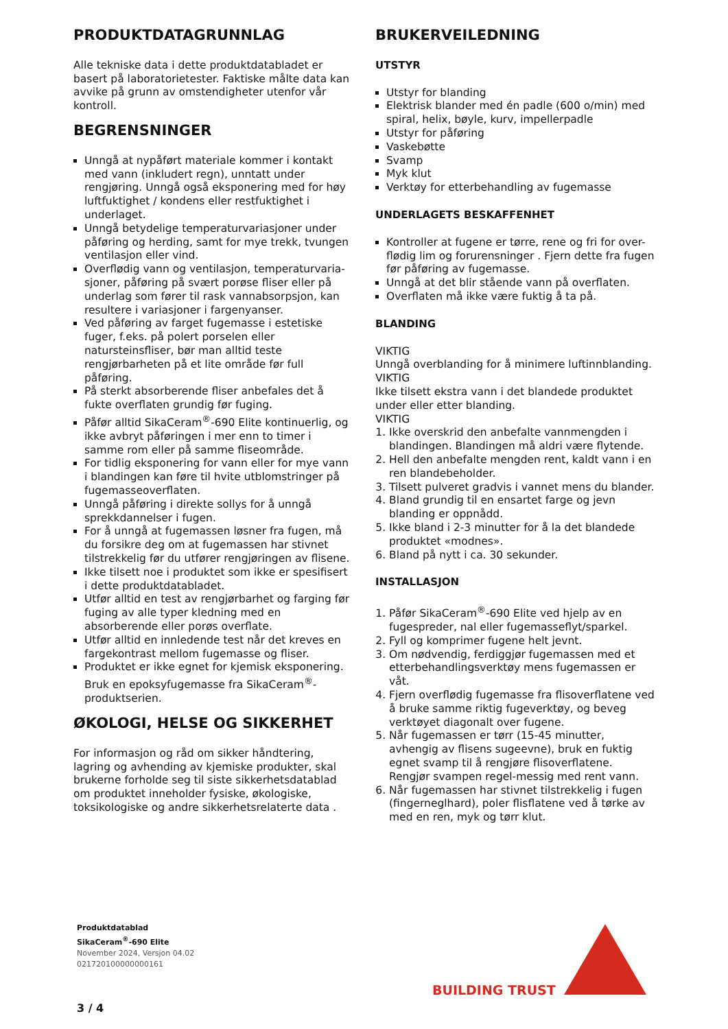PRODUKTDATAGRUNNLAG
Alle tekniske data i dette produktdatabladet er basert på laboratorietester. Faktiske målte data kan avvike på grunn av omstendigheter utenfor vår kontroll.
BEGRENSNINGER
Unngå at nypåført materiale kommer i kontakt med vann (inkludert regn), unntatt under rengjøring. Unngå også eksponering med for høy luftfuktighet / kondens eller restfuktighet i underlaget.
Unngå betydelige temperaturvariasjoner under påføring og herding, samt for mye trekk, tvungen ventilasjon eller vind.
Overflødig vann og ventilasjon, temperaturvaria-sjoner, påføring på svært porøse fliser eller på underlag som fører til rask vannabsorpsjon, kan resultere i variasjoner i fargenyanser.
Ved påføring av farget fugemasse i estetiske fuger, f.eks. på polert porselen eller natursteinsfliser, bør man alltid teste rengjørbarheten på et lite område før full påføring.
På sterkt absorberende fliser anbefales det å fukte overflaten grundig før fuging.
Påfør alltid SikaCeram<sup>®</sup>-690 Elite kontinuerlig, og ikke avbryt påføringen i mer enn to timer i samme rom eller på samme fliseområde.
For tidlig eksponering for vann eller for mye vann i blandingen kan føre til hvite utblomstringer på fugemasseoverflaten.
Unngå påføring i direkte sollys for å unngå sprekkdannelser i fugen.
For å unngå at fugemassen løsner fra fugen, må du forsikre deg om at fugemassen har stivnet tilstrekkelig før du utfører rengjøringen av flisene.
Ikke tilsett noe i produktet som ikke er spesifisert i dette produktdatabladet.
Utfør alltid en test av rengjørbarhet og farging før fuging av alle typer kledning med en absorberende eller porøs overflate.
Utfør alltid en innledende test når det kreves en fargekontrast mellom fugemasse og fliser.
Produktet er ikke egnet for kjemisk eksponering. Bruk en epoksyfugemasse fra SikaCeram<sup>®</sup>-produktserien.
ØKOLOGI, HELSE OG SIKKERHET
For informasjon og råd om sikker håndtering, lagring og avhending av kjemiske produkter, skal brukerne forholde seg til siste sikkerhetsdatablad om produktet inneholder fysiske, økologiske, toksikologiske og andre sikkerhetsrelaterte data .
BRUKERVEILEDNING
UTSTYR
Utstyr for blanding
Elektrisk blander med én padle (600 o/min) med spiral, helix, bøyle, kurv, impellerpadle
Utstyr for påføring
Vaskebøtte
Svamp
Myk klut
Verktøy for etterbehandling av fugemasse
UNDERLAGETS BESKAFFENHET
Kontroller at fugene er tørre, rene og fri for over-flødig lim og forurensninger . Fjern dette fra fugen før påføring av fugemasse.
Unngå at det blir stående vann på overflaten.
Overflaten må ikke være fuktig å ta på.
BLANDING
VIKTIG
Unngå overblanding for å minimere luftinnblanding.
VIKTIG
Ikke tilsett ekstra vann i det blandede produktet under eller etter blanding.
VIKTIG
1. Ikke overskrid den anbefalte vannmengden i blandingen. Blandingen må aldri være flytende.
2. Hell den anbefalte mengden rent, kaldt vann i en ren blandebeholder.
3. Tilsett pulveret gradvis i vannet mens du blander.
4. Bland grundig til en ensartet farge og jevn blanding er oppnådd.
5. Ikke bland i 2-3 minutter for å la det blandede produktet «modnes».
6. Bland på nytt i ca. 30 sekunder.
INSTALLASJON
1. Påfør SikaCeram<sup>®</sup>-690 Elite ved hjelp av en fugespreder, nal eller fugemasseflyt/sparkel.
2. Fyll og komprimer fugene helt jevnt.
3. Om nødvendig, ferdiggjør fugemassen med et etterbehandlingsverktøy mens fugemassen er våt.
4. Fjern overflødig fugemasse fra flisoverflatene ved å bruke samme riktig fugeverktøy, og beveg verktøyet diagonalt over fugene.
5. Når fugemassen er tørr (15-45 minutter, avhengig av flisens sugeevne), bruk en fuktig egnet svamp til å rengjøre flisoverflatene. Rengjør svampen regel-messig med rent vann.
6. Når fugemassen har stivnet tilstrekkelig i fugen (fingerneglhard), poler flisflatene ved å tørke av med en ren, myk og tørr klut.
Produktdatablad
SikaCeram<sup>®</sup>-690 Elite
November 2024, Versjon 04.02
021720100000000161
3 / 4
BUILDING TRUST